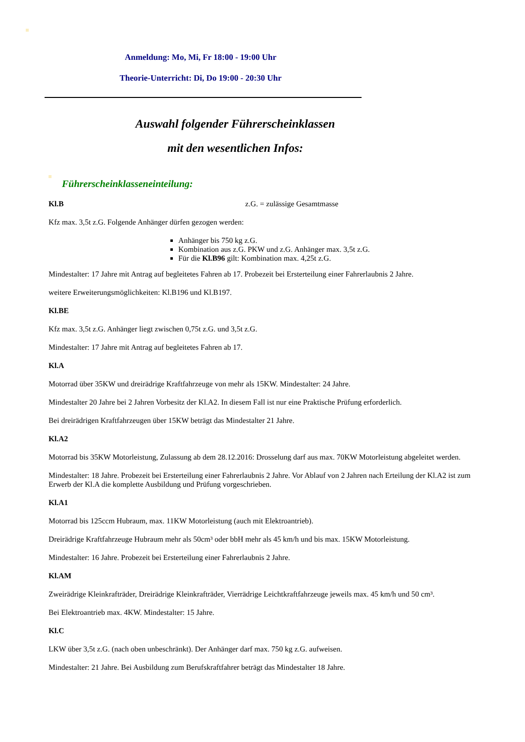Anmeldung: Mo, Mi, Fr 18:00 - 19:00 Uhr
Theorie-Unterricht: Di, Do 19:00 - 20:30 Uhr
Auswahl folgender Führerscheinklassen
mit den wesentlichen Infos:
Führerscheinklasseneinteilung:
Kl.B z.G. = zulässige Gesamtmasse
Kfz max. 3,5t z.G. Folgende Anhänger dürfen gezogen werden:
Anhänger bis 750 kg z.G.
Kombination aus z.G. PKW und z.G. Anhänger max. 3,5t z.G.
Für die Kl.B96 gilt: Kombination max. 4,25t z.G.
Mindestalter: 17 Jahre mit Antrag auf begleitetes Fahren ab 17. Probezeit bei Ersterteilung einer Fahrerlaubnis 2 Jahre.
weitere Erweiterungsmöglichkeiten: Kl.B196 und Kl.B197.
Kl.BE
Kfz max. 3,5t z.G. Anhänger liegt zwischen 0,75t z.G. und 3,5t z.G.
Mindestalter: 17 Jahre mit Antrag auf begleitetes Fahren ab 17.
Kl.A
Motorrad über 35KW und dreirädrige Kraftfahrzeuge von mehr als 15KW. Mindestalter: 24 Jahre.
Mindestalter 20 Jahre bei 2 Jahren Vorbesitz der Kl.A2. In diesem Fall ist nur eine Praktische Prüfung erforderlich.
Bei dreirädrigen Kraftfahrzeugen über 15KW beträgt das Mindestalter 21 Jahre.
Kl.A2
Motorrad bis 35KW Motorleistung, Zulassung ab dem 28.12.2016: Drosselung darf aus max. 70KW Motorleistung abgeleitet werden.
Mindestalter: 18 Jahre. Probezeit bei Ersterteilung einer Fahrerlaubnis 2 Jahre. Vor Ablauf von 2 Jahren nach Erteilung der Kl.A2 ist zum Erwerb der Kl.A die komplette Ausbildung und Prüfung vorgeschrieben.
Kl.A1
Motorrad bis 125ccm Hubraum, max. 11KW Motorleistung (auch mit Elektroantrieb).
Dreirädrige Kraftfahrzeuge Hubraum mehr als 50cm³ oder bbH mehr als 45 km/h und bis max. 15KW Motorleistung.
Mindestalter: 16 Jahre. Probezeit bei Ersterteilung einer Fahrerlaubnis 2 Jahre.
Kl.AM
Zweirädrige Kleinkrafträder, Dreirädrige Kleinkrafträder, Vierrädrige Leichtkraftfahrzeuge jeweils max. 45 km/h und 50 cm³.
Bei Elektroantrieb max. 4KW. Mindestalter: 15 Jahre.
Kl.C
LKW über 3,5t z.G. (nach oben unbeschränkt). Der Anhänger darf max. 750 kg z.G. aufweisen.
Mindestalter: 21 Jahre. Bei Ausbildung zum Berufskraftfahrer beträgt das Mindestalter 18 Jahre.